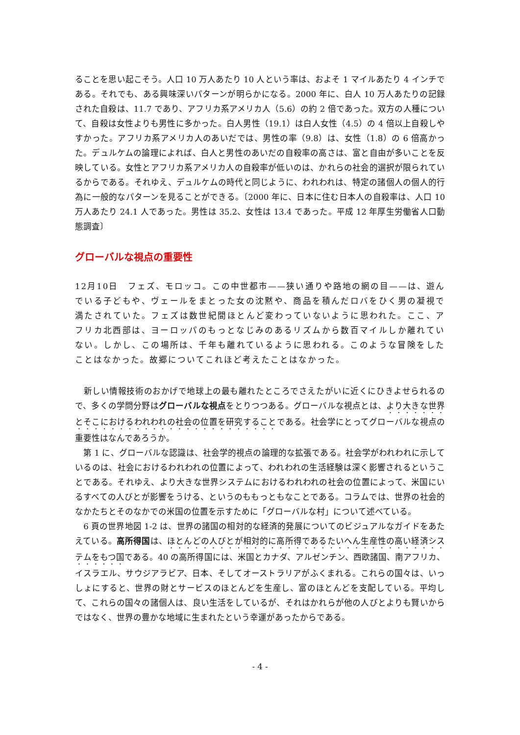ることを思い起こそう。人口 10 万人あたり 10 人という率は、およそ 1 マイルあたり 4 インチである。それでも、ある興味深いパターンが明らかになる。2000 年に、白人 10 万人あたりの記録された自殺は、11.7 であり、アフリカ系アメリカ人（5.6）の約 2 倍であった。双方の人種について、自殺は女性よりも男性に多かった。白人男性（19.1）は白人女性（4.5）の 4 倍以上自殺しやすかった。アフリカ系アメリカ人のあいだでは、男性の率（9.8）は、女性（1.8）の 6 倍高かった。デュルケムの論理によれば、白人と男性のあいだの自殺率の高さは、富と自由が多いことを反映している。女性とアフリカ系アメリカ人の自殺率が低いのは、かれらの社会的選択が限られているからである。それゆえ、デュルケムの時代と同じように、われわれは、特定の諸個人の個人的行為に一般的なパターンを見ることができる。〔2000 年に、日本に住む日本人の自殺率は、人口 10 万人あたり 24.1 人であった。男性は 35.2、女性は 13.4 であった。平成 12 年厚生労働省人口動態調査〕
グローバルな視点の重要性
12月10日　フェズ、モロッコ。この中世都市——狭い通りや路地の網の目——は、遊んでいる子どもや、ヴェールをまとった女の沈黙や、商品を積んだロバをひく男の凝視で満たされていた。フェズは数世紀間ほとんど変わっていないように思われた。ここ、アフリカ北西部は、ヨーロッパのもっとなじみのあるリズムから数百マイルしか離れていない。しかし、この場所は、千年も離れているように思われる。このような冒険をしたことはなかった。故郷についてこれほど考えたことはなかった。
　新しい情報技術のおかげで地球上の最も離れたところでさえたがいに近くにひきよせられるので、多くの学問分野はグローバルな視点をとりつつある。グローバルな視点とは、より大きな世界とそこにおけるわれわれの社会の位置を研究することである。社会学にとってグローバルな視点の重要性はなんであろうか。
　第 1 に、グローバルな認識は、社会学的視点の論理的な拡張である。社会学がわれわれに示しているのは、社会におけるわれわれの位置によって、われわれの生活経験は深く影響されるということである。それゆえ、より大きな世界システムにおけるわれわれの社会の位置によって、米国にいるすべての人びとが影響をうける、というのももっともなことである。コラムでは、世界の社会的なかたちとそのなかでの米国の位置を示すために「グローバルな村」について述べている。
　6 頁の世界地図 1-2 は、世界の諸国の相対的な経済的発展についてのビジュアルなガイドをあたえている。高所得国は、ほとんどの人びとが相対的に高所得であるたいへん生産性の高い経済システムをもつ国である。40 の高所得国には、米国とカナダ、アルゼンチン、西欧諸国、南アフリカ、イスラエル、サウジアラビア、日本、そしてオーストラリアがふくまれる。これらの国々は、いっしょにすると、世界の財とサービスのほとんどを生産し、富のほとんどを支配している。平均して、これらの国々の諸個人は、良い生活をしているが、それはかれらが他の人びとよりも賢いからではなく、世界の豊かな地域に生まれたという幸運があったからである。
- 4 -